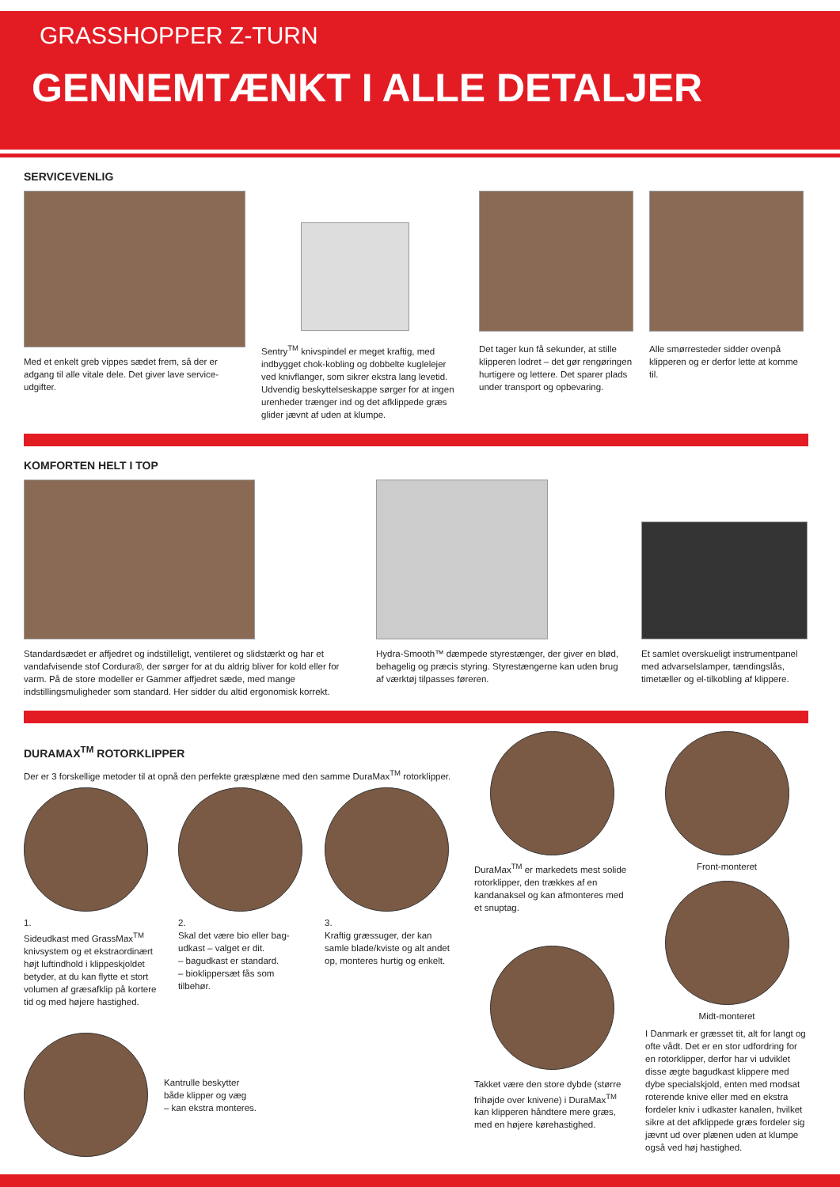GRASSHOPPER Z-TURN
GENNEMTÆNKT I ALLE DETALJER
SERVICEVENLIG
Med et enkelt greb vippes sædet frem, så der er adgang til alle vitale dele. Det giver lave service-udgifter.
Sentry<sup>TM</sup> knivspindel er meget kraftig, med indbygget chok-kobling og dobbelte kuglelejer ved knivflanger, som sikrer ekstra lang levetid. Udvendig beskyttelseskappe sørger for at ingen urenheder trænger ind og det afklippede græs glider jævnt af uden at klumpe.
Det tager kun få sekunder, at stille klipperen lodret – det gør rengøringen hurtigere og lettere. Det sparer plads under transport og opbevaring.
Alle smørresteder sidder ovenpå klipperen og er derfor lette at komme til.
KOMFORTEN HELT I TOP
Standardsædet er affjedret og indstilleligt, ventileret og slidstærkt og har et vandafvisende stof Cordura®, der sørger for at du aldrig bliver for kold eller for varm. På de store modeller er Gammer affjedret sæde, med mange indstillingsmuligheder som standard. Her sidder du altid ergonomisk korrekt.
Hydra-Smooth™ dæmpede styrestænger, der giver en blød, behagelig og præcis styring. Styrestængerne kan uden brug af værktøj tilpasses føreren.
Et samlet overskueligt instrumentpanel med advarselslamper, tændingslås, timetæller og el-tilkobling af klippere.
DURAMAX<sup>TM</sup> ROTORKLIPPER
Der er 3 forskellige metoder til at opnå den perfekte græsplæne med den samme DuraMax<sup>TM</sup> rotorklipper.
1.
Sideudkast med GrassMax<sup>TM</sup> knivsystem og et ekstraordinært højt luftindhold i klippeskjoldet betyder, at du kan flytte et stort volumen af græsafklip på kortere tid og med højere hastighed.
2.
Skal det være bio eller bag-udkast – valget er dit.
– bagudkast er standard.
– bioklippersæt fås som tilbehør.
3.
Kraftig græssuger, der kan samle blade/kviste og alt andet op, monteres hurtig og enkelt.
Kantrulle beskytter
både klipper og væg
– kan ekstra monteres.
DuraMax<sup>TM</sup> er markedets mest solide rotorklipper, den trækkes af en kandanaksel og kan afmonteres med et snuptag.
Takket være den store dybde (større frihøjde over knivene) i DuraMax<sup>TM</sup> kan klipperen håndtere mere græs, med en højere kørehastighed.
Front-monteret
Midt-monteret
I Danmark er græsset tit, alt for langt og ofte vådt. Det er en stor udfordring for en rotorklipper, derfor har vi udviklet disse ægte bagudkast klippere med dybe specialskjold, enten med modsat roterende knive eller med en ekstra fordeler kniv i udkaster kanalen, hvilket sikre at det afklippede græs fordeler sig jævnt ud over plænen uden at klumpe også ved høj hastighed.